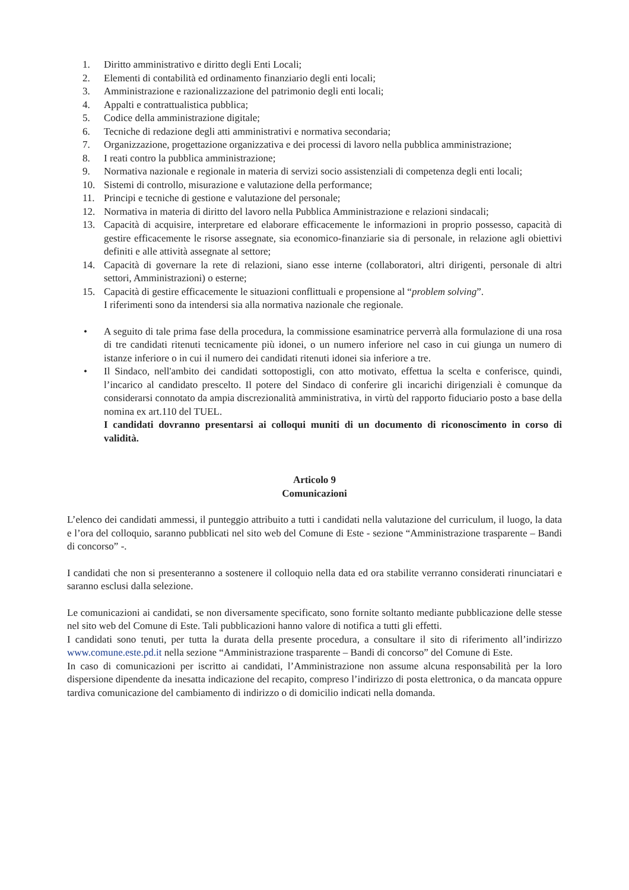1. Diritto amministrativo e diritto degli Enti Locali;
2. Elementi di contabilità ed ordinamento finanziario degli enti locali;
3. Amministrazione e razionalizzazione del patrimonio degli enti locali;
4. Appalti e contrattualistica pubblica;
5. Codice della amministrazione digitale;
6. Tecniche di redazione degli atti amministrativi e normativa secondaria;
7. Organizzazione, progettazione organizzativa e dei processi di lavoro nella pubblica amministrazione;
8. I reati contro la pubblica amministrazione;
9. Normativa nazionale e regionale in materia di servizi socio assistenziali di competenza degli enti locali;
10. Sistemi di controllo, misurazione e valutazione della performance;
11. Principi e tecniche di gestione e valutazione del personale;
12. Normativa in materia di diritto del lavoro nella Pubblica Amministrazione e relazioni sindacali;
13. Capacità di acquisire, interpretare ed elaborare efficacemente le informazioni in proprio possesso, capacità di gestire efficacemente le risorse assegnate, sia economico-finanziarie sia di personale, in relazione agli obiettivi definiti e alle attività assegnate al settore;
14. Capacità di governare la rete di relazioni, siano esse interne (collaboratori, altri dirigenti, personale di altri settori, Amministrazioni) o esterne;
15. Capacità di gestire efficacemente le situazioni conflittuali e propensione al “problem solving”.
I riferimenti sono da intendersi sia alla normativa nazionale che regionale.
• A seguito di tale prima fase della procedura, la commissione esaminatrice perverrà alla formulazione di una rosa di tre candidati ritenuti tecnicamente più idonei, o un numero inferiore nel caso in cui giunga un numero di istanze inferiore o in cui il numero dei candidati ritenuti idonei sia inferiore a tre.
• Il Sindaco, nell'ambito dei candidati sottopostigli, con atto motivato, effettua la scelta e conferisce, quindi, l’incarico al candidato prescelto. Il potere del Sindaco di conferire gli incarichi dirigenziali è comunque da considerarsi connotato da ampia discrezionalità amministrativa, in virtù del rapporto fiduciario posto a base della nomina ex art.110 del TUEL.
I candidati dovranno presentarsi ai colloqui muniti di un documento di riconoscimento in corso di validità.
Articolo 9
Comunicazioni
L’elenco dei candidati ammessi, il punteggio attribuito a tutti i candidati nella valutazione del curriculum, il luogo, la data e l’ora del colloquio, saranno pubblicati nel sito web del Comune di Este - sezione “Amministrazione trasparente – Bandi di concorso” -.
I candidati che non si presenteranno a sostenere il colloquio nella data ed ora stabilite verranno considerati rinunciatari e saranno esclusi dalla selezione.
Le comunicazioni ai candidati, se non diversamente specificato, sono fornite soltanto mediante pubblicazione delle stesse nel sito web del Comune di Este. Tali pubblicazioni hanno valore di notifica a tutti gli effetti.
I candidati sono tenuti, per tutta la durata della presente procedura, a consultare il sito di riferimento all’indirizzo www.comune.este.pd.it nella sezione “Amministrazione trasparente – Bandi di concorso” del Comune di Este.
In caso di comunicazioni per iscritto ai candidati, l’Amministrazione non assume alcuna responsabilità per la loro dispersione dipendente da inesatta indicazione del recapito, compreso l’indirizzo di posta elettronica, o da mancata oppure tardiva comunicazione del cambiamento di indirizzo o di domicilio indicati nella domanda.